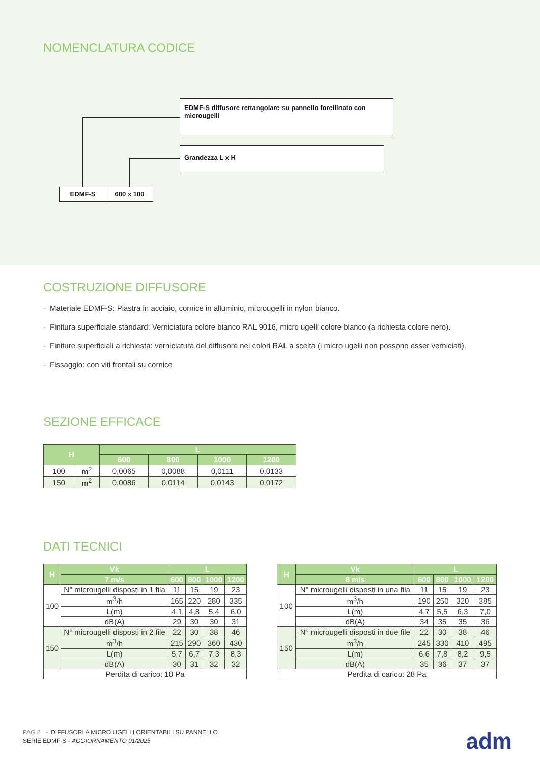NOMENCLATURA CODICE
EDMF-S diffusore rettangolare su pannello forellinato con microugelli
Grandezza L x H
EDMF-S 600 x 100
COSTRUZIONE DIFFUSORE
- Materiale EDMF-S: Piastra in acciaio, cornice in alluminio, microugelli in nylon bianco.
- Finitura superficiale standard: Verniciatura colore bianco RAL 9016, micro ugelli colore bianco (a richiesta colore nero).
- Finiture superficiali a richiesta: verniciatura del diffusore nei colori RAL a scelta (i micro ugelli non possono esser verniciati).
- Fissaggio: con viti frontali su cornice
SEZIONE EFFICACE
| H | | L | | | |
| --- | --- | --- | --- | --- | --- |
| | | 600 | 800 | 1000 | 1200 |
| 100 | m<sup>2</sup> | 0,0065 | 0,0088 | 0,0111 | 0,0133 |
| 150 | m<sup>2</sup> | 0,0086 | 0,0114 | 0,0143 | 0,0172 |
DATI TECNICI
| H | Vk | L | | | |
| --- | --- | --- | --- | --- | --- |
| | 7 m/s | 600 | 800 | 1000 | 1200 |
| 100 | N° microugelli disposti in 1 fila | 11 | 15 | 19 | 23 |
| | m<sup>3</sup>/h | 165 | 220 | 280 | 335 |
| | L(m) | 4,1 | 4,8 | 5,4 | 6,0 |
| | dB(A) | 29 | 30 | 30 | 31 |
| 150 | N° microugelli disposti in 2 file | 22 | 30 | 38 | 46 |
| | m<sup>3</sup>/h | 215 | 290 | 360 | 430 |
| | L(m) | 5,7 | 6,7 | 7,3 | 8,3 |
| | dB(A) | 30 | 31 | 32 | 32 |
| Perdita di carico: 18 Pa | | | | | |
| H | Vk | L | | | |
| --- | --- | --- | --- | --- | --- |
| | 8 m/s | 600 | 800 | 1000 | 1200 |
| 100 | N° microugelli disposti in una fila | 11 | 15 | 19 | 23 |
| | m<sup>3</sup>/h | 190 | 250 | 320 | 385 |
| | L(m) | 4,7 | 5,5 | 6,3 | 7,0 |
| | dB(A) | 34 | 35 | 35 | 36 |
| 150 | N° microugelli disposti in due file | 22 | 30 | 38 | 46 |
| | m<sup>3</sup>/h | 245 | 330 | 410 | 495 |
| | L(m) | 6,6 | 7,8 | 8,2 | 9,5 |
| | dB(A) | 35 | 36 | 37 | 37 |
| Perdita di carico: 28 Pa | | | | | |
PAG 2 - DIFFUSORI A MICRO UGELLI ORIENTABILI SU PANNELLO
SERIE EDMF-S - AGGIORNAMENTO 01/2025
adm